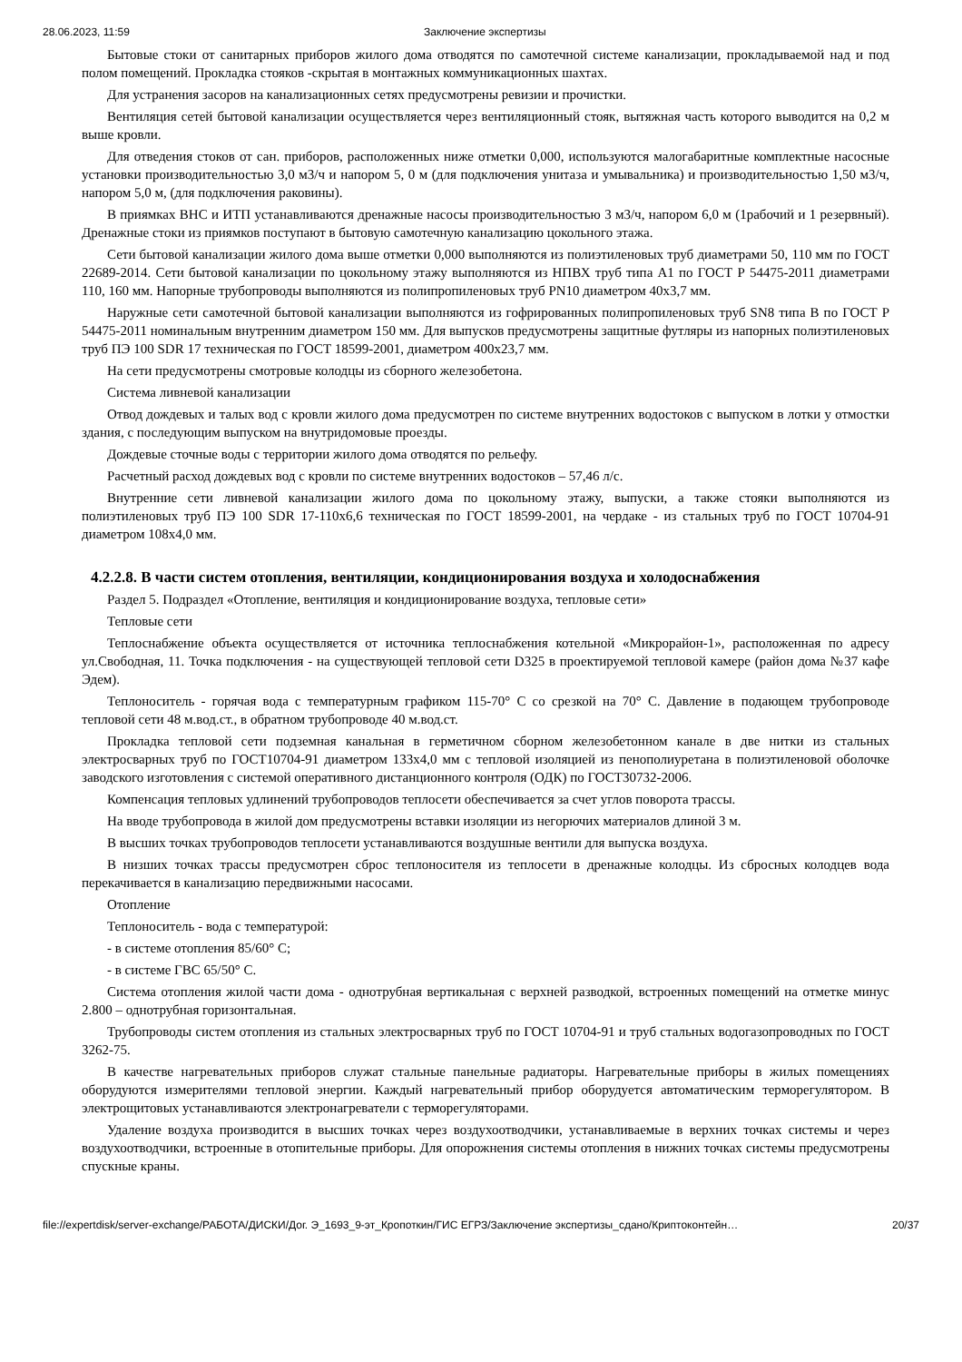28.06.2023, 11:59 Заключение экспертизы
Бытовые стоки от санитарных приборов жилого дома отводятся по самотечной системе канализации, прокладываемой над и под полом помещений. Прокладка стояков -скрытая в монтажных коммуникационных шахтах.
Для устранения засоров на канализационных сетях предусмотрены ревизии и прочистки.
Вентиляция сетей бытовой канализации осуществляется через вентиляционный стояк, вытяжная часть которого выводится на 0,2 м выше кровли.
Для отведения стоков от сан. приборов, расположенных ниже отметки 0,000, используются малогабаритные комплектные насосные установки производительностью 3,0 м3/ч и напором 5, 0 м (для подключения унитаза и умывальника) и производительностью 1,50 м3/ч, напором 5,0 м, (для подключения раковины).
В приямках ВНС и ИТП устанавливаются дренажные насосы производительностью 3 м3/ч, напором 6,0 м (1рабочий и 1 резервный). Дренажные стоки из приямков поступают в бытовую самотечную канализацию цокольного этажа.
Сети бытовой канализации жилого дома выше отметки 0,000 выполняются из полиэтиленовых труб диаметрами 50, 110 мм по ГОСТ 22689-2014. Сети бытовой канализации по цокольному этажу выполняются из НПВХ труб типа А1 по ГОСТ Р 54475-2011 диаметрами 110, 160 мм. Напорные трубопроводы выполняются из полипропиленовых труб PN10 диаметром 40х3,7 мм.
Наружные сети самотечной бытовой канализации выполняются из гофрированных полипропиленовых труб SN8 типа В по ГОСТ Р 54475-2011 номинальным внутренним диаметром 150 мм. Для выпусков предусмотрены защитные футляры из напорных полиэтиленовых труб ПЭ 100 SDR 17 техническая по ГОСТ 18599-2001, диаметром 400х23,7 мм.
На сети предусмотрены смотровые колодцы из сборного железобетона.
Система ливневой канализации
Отвод дождевых и талых вод с кровли жилого дома предусмотрен по системе внутренних водостоков с выпуском в лотки у отмостки здания, с последующим выпуском на внутридомовые проезды.
Дождевые сточные воды с территории жилого дома отводятся по рельефу.
Расчетный расход дождевых вод с кровли по системе внутренних водостоков – 57,46 л/с.
Внутренние сети ливневой канализации жилого дома по цокольному этажу, выпуски, а также стояки выполняются из полиэтиленовых труб ПЭ 100 SDR 17-110х6,6 техническая по ГОСТ 18599-2001, на чердаке - из стальных труб по ГОСТ 10704-91 диаметром 108х4,0 мм.
4.2.2.8. В части систем отопления, вентиляции, кондиционирования воздуха и холодоснабжения
Раздел 5. Подраздел «Отопление, вентиляция и кондиционирование воздуха, тепловые сети»
Тепловые сети
Теплоснабжение объекта осуществляется от источника теплоснабжения котельной «Микрорайон-1», расположенная по адресу ул.Свободная, 11. Точка подключения - на существующей тепловой сети D325 в проектируемой тепловой камере (район дома №37 кафе Эдем).
Теплоноситель - горячая вода с температурным графиком 115-70° С со срезкой на 70° С. Давление в подающем трубопроводе тепловой сети 48 м.вод.ст., в обратном трубопроводе 40 м.вод.ст.
Прокладка тепловой сети подземная канальная в герметичном сборном железобетонном канале в две нитки из стальных электросварных труб по ГОСТ10704-91 диаметром 133х4,0 мм с тепловой изоляцией из пенополиуретана в полиэтиленовой оболочке заводского изготовления с системой оперативного дистанционного контроля (ОДК) по ГОСТ30732-2006.
Компенсация тепловых удлинений трубопроводов теплосети обеспечивается за счет углов поворота трассы.
На вводе трубопровода в жилой дом предусмотрены вставки изоляции из негорючих материалов длиной 3 м.
В высших точках трубопроводов теплосети устанавливаются воздушные вентили для выпуска воздуха.
В низших точках трассы предусмотрен сброс теплоносителя из теплосети в дренажные колодцы. Из сбросных колодцев вода перекачивается в канализацию передвижными насосами.
Отопление
Теплоноситель - вода с температурой:
- в системе отопления 85/60° С;
- в системе ГВС 65/50° С.
Система отопления жилой части дома - однотрубная вертикальная с верхней разводкой, встроенных помещений на отметке минус 2.800 – однотрубная горизонтальная.
Трубопроводы систем отопления из стальных электросварных труб по ГОСТ 10704-91 и труб стальных водогазопроводных по ГОСТ 3262-75.
В качестве нагревательных приборов служат стальные панельные радиаторы. Нагревательные приборы в жилых помещениях оборудуются измерителями тепловой энергии. Каждый нагревательный прибор оборудуется автоматическим терморегулятором. В электрощитовых устанавливаются электронагреватели с терморегуляторами.
Удаление воздуха производится в высших точках через воздухоотводчики, устанавливаемые в верхних точках системы и через воздухоотводчики, встроенные в отопительные приборы. Для опорожнения системы отопления в нижних точках системы предусмотрены спускные краны.
file://expertdisk/server-exchange/РАБОТА/ДИСКИ/Дог. Э_1693_9-эт_Кропоткин/ГИС ЕГРЗ/Заключение экспертизы_сдано/Криптоконтейн… 20/37